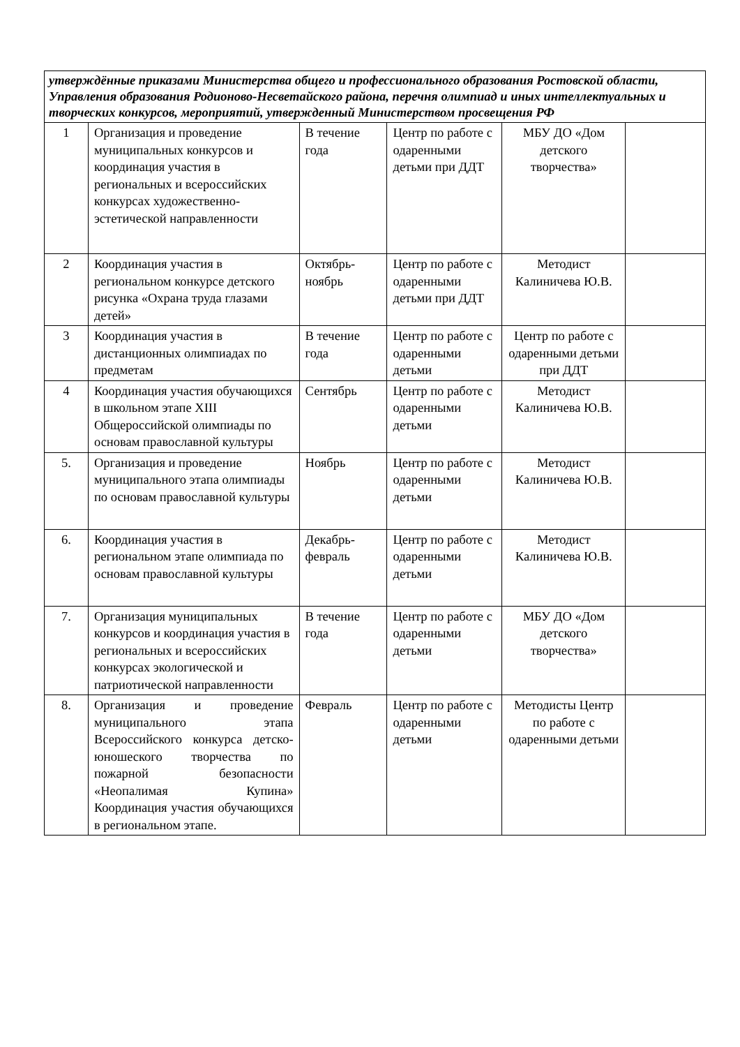| утверждённые приказами Министерства общего и профессионального образования Ростовской области, Управления образования Родионово-Несветайского района, перечня олимпиад и иных интеллектуальных и творческих конкурсов, мероприятий, утвержденный Министерством просвещения РФ | | | | | |
| 1 | Организация и проведение муниципальных конкурсов и координация участия в региональных и всероссийских конкурсах художественно-эстетической направленности | В течение года | Центр по работе с одаренными детьми при ДДТ | МБУ ДО «Дом детского творчества» | |
| 2 | Координация участия в региональном конкурсе детского рисунка «Охрана труда глазами детей» | Октябрь-ноябрь | Центр по работе с одаренными детьми при ДДТ | Методист Калиничева Ю.В. | |
| 3 | Координация участия в дистанционных олимпиадах по предметам | В течение года | Центр по работе с одаренными детьми | Центр по работе с одаренными детьми при ДДТ | |
| 4 | Координация участия обучающихся в школьном этапе XIII Общероссийской олимпиады по основам православной культуры | Сентябрь | Центр по работе с одаренными детьми | Методист Калиничева Ю.В. | |
| 5. | Организация и проведение муниципального этапа олимпиады по основам православной культуры | Ноябрь | Центр по работе с одаренными детьми | Методист Калиничева Ю.В. | |
| 6. | Координация участия в региональном этапе олимпиада по основам православной культуры | Декабрь-февраль | Центр по работе с одаренными детьми | Методист Калиничева Ю.В. | |
| 7. | Организация муниципальных конкурсов и координация участия в региональных и всероссийских конкурсах экологической и патриотической направленности | В течение года | Центр по работе с одаренными детьми | МБУ ДО «Дом детского творчества» | |
| 8. | Организация и проведение муниципального этапа Всероссийского конкурса детско-юношеского творчества по пожарной безопасности «Неопалимая Купина» Координация участия обучающихся в региональном этапе. | Февраль | Центр по работе с одаренными детьми | Методисты Центр по работе с одаренными детьми | |